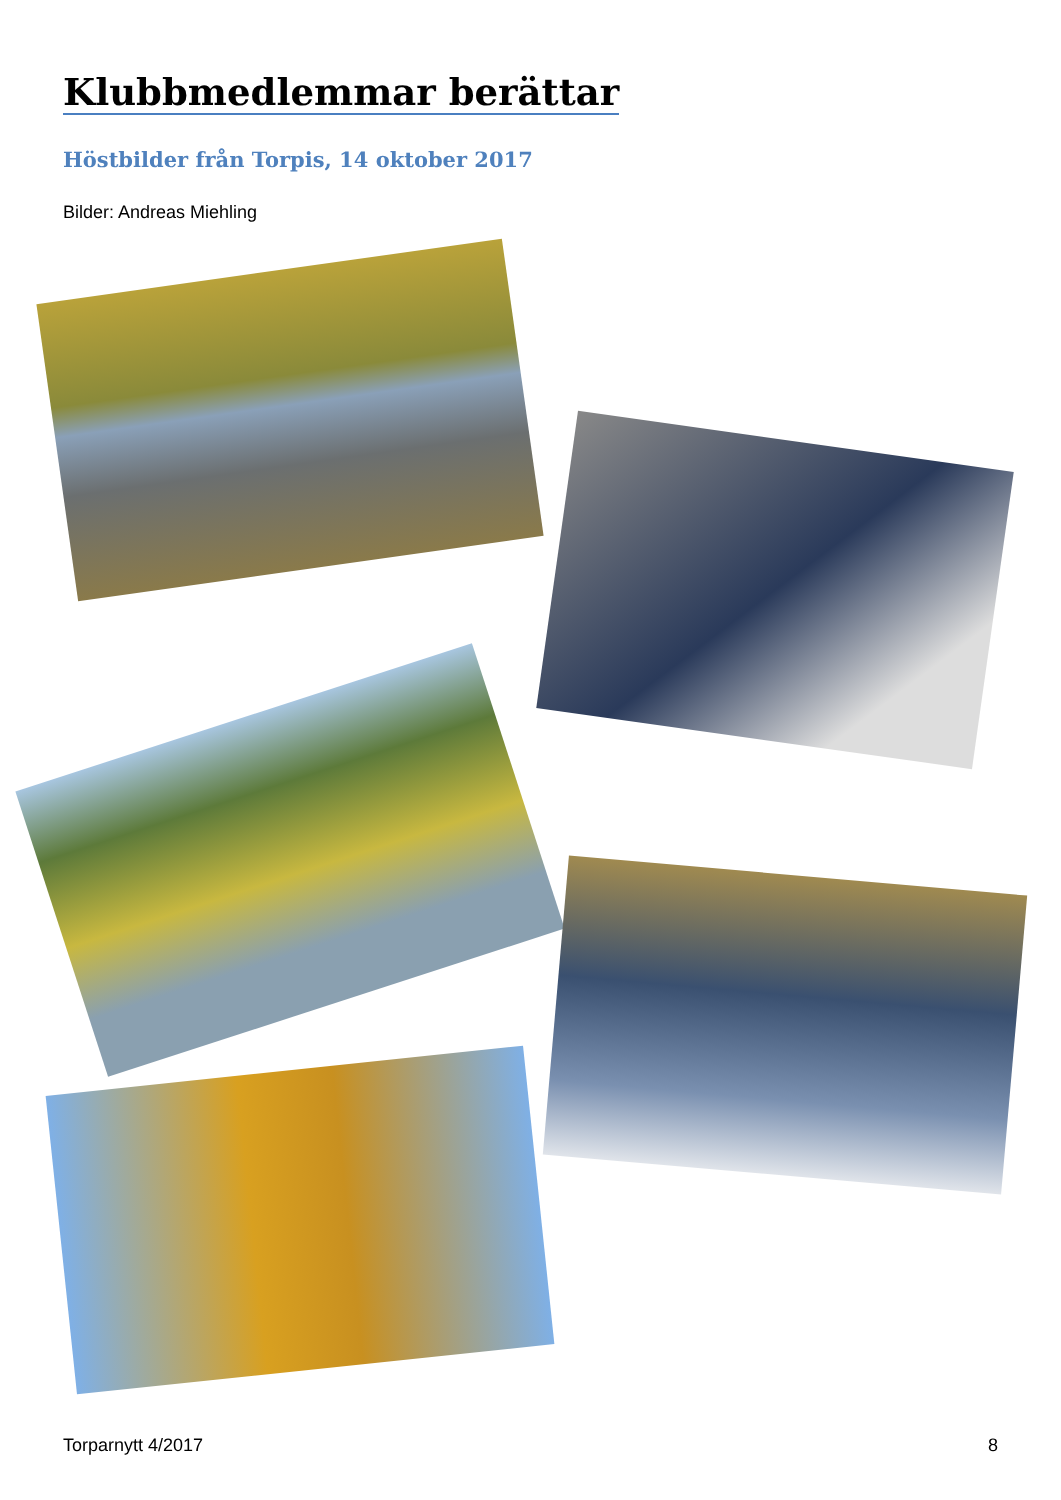Klubbmedlemmar berättar
Höstbilder från Torpis, 14 oktober 2017
Bilder: Andreas Miehling
Torparnytt 4/2017 8